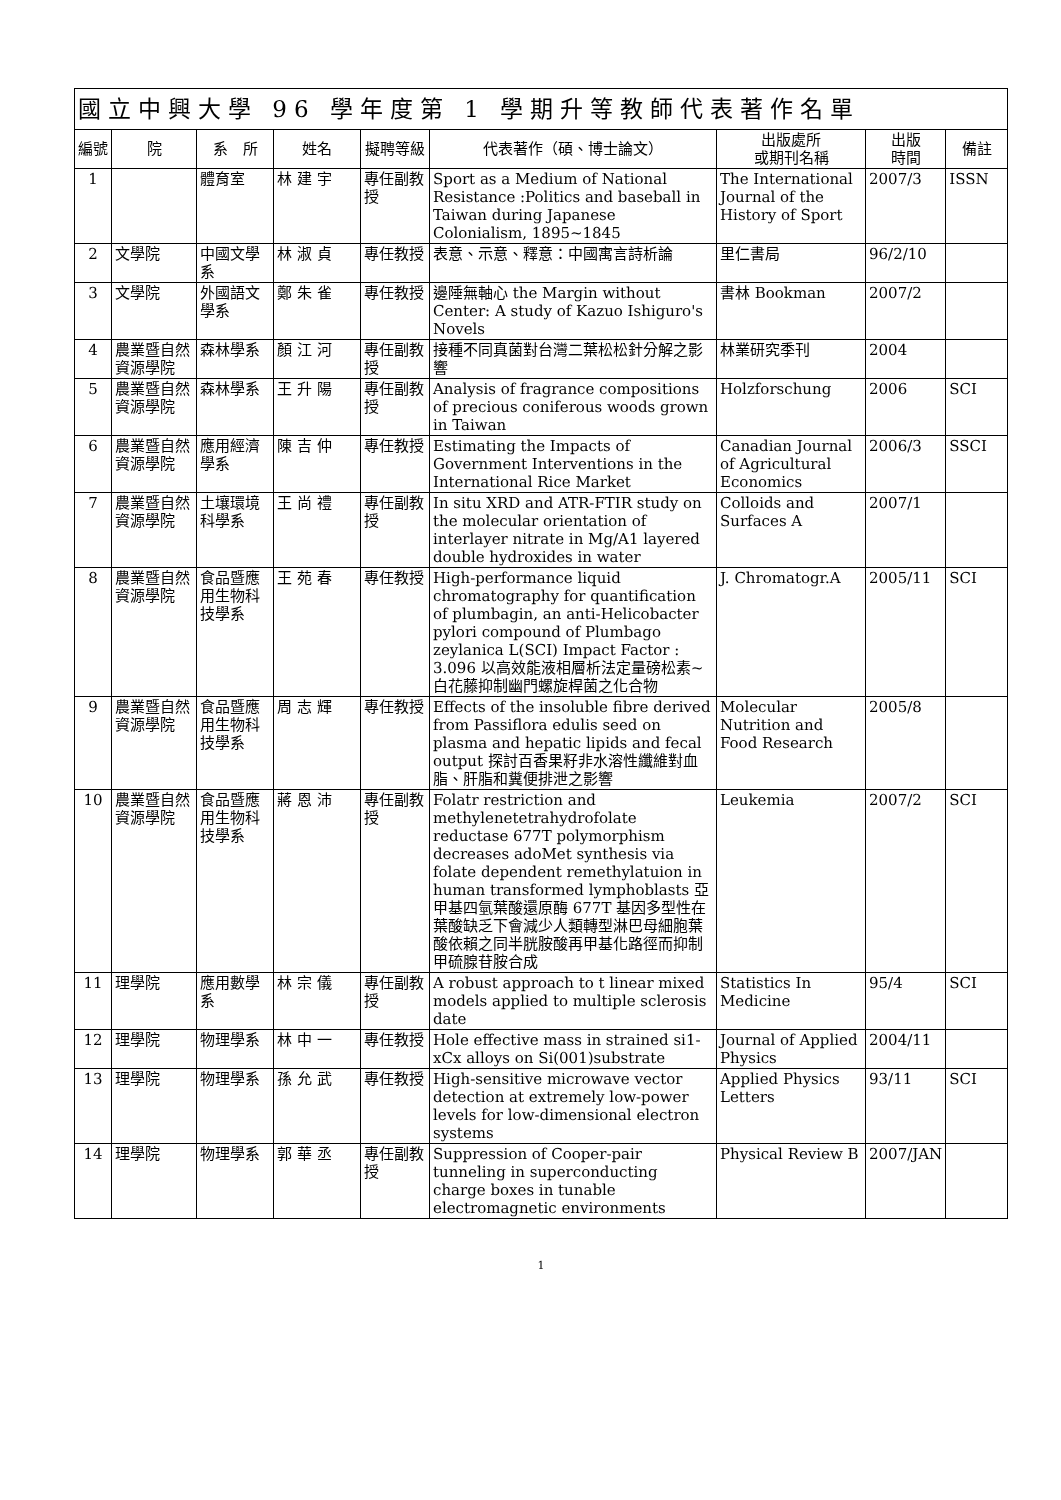| 國立中興大學 96 學年度第 1 學期升等教師代表著作名單 | | | | | | | | |
| --- | --- | --- | --- | --- | --- | --- | --- | --- |
| 編號 | 院 | 系 所 | 姓名 | 擬聘等級 | 代表著作（碩、博士論文） | 出版處所 或期刊名稱 | 出版 時間 | 備註 |
| 1 | | 體育室 | 林 建 宇 | 專任副教授 | Sport as a Medium of National Resistance :Politics and baseball in Taiwan during Japanese Colonialism, 1895~1845 | The International Journal of the History of Sport | 2007/3 | ISSN |
| 2 | 文學院 | 中國文學系 | 林 淑 貞 | 專任教授 | 表意、示意、釋意：中國寓言詩析論 | 里仁書局 | 96/2/10 | |
| 3 | 文學院 | 外國語文學系 | 鄭 朱 雀 | 專任教授 | 邊陲無軸心 the Margin without Center: A study of Kazuo Ishiguro's Novels | 書林 Bookman | 2007/2 | |
| 4 | 農業暨自然資源學院 | 森林學系 | 顏 江 河 | 專任副教授 | 接種不同真菌對台灣二葉松松針分解之影響 | 林業研究季刊 | 2004 | |
| 5 | 農業暨自然資源學院 | 森林學系 | 王 升 陽 | 專任副教授 | Analysis of fragrance compositions of precious coniferous woods grown in Taiwan | Holzforschung | 2006 | SCI |
| 6 | 農業暨自然資源學院 | 應用經濟學系 | 陳 吉 仲 | 專任教授 | Estimating the Impacts of Government Interventions in the International Rice Market | Canadian Journal of Agricultural Economics | 2006/3 | SSCI |
| 7 | 農業暨自然資源學院 | 土壤環境科學系 | 王 尚 禮 | 專任副教授 | In situ XRD and ATR-FTIR study on the molecular orientation of interlayer nitrate in Mg/A1 layered double hydroxides in water | Colloids and Surfaces A | 2007/1 | |
| 8 | 農業暨自然資源學院 | 食品暨應用生物科技學系 | 王 苑 春 | 專任教授 | High-performance liquid chromatography for quantification of plumbagin, an anti-Helicobacter pylori compound of Plumbago zeylanica L(SCI) Impact Factor : 3.096 以高效能液相層析法定量磅松素~白花藤抑制幽門螺旋桿菌之化合物 | J. Chromatogr.A | 2005/11 | SCI |
| 9 | 農業暨自然資源學院 | 食品暨應用生物科技學系 | 周 志 輝 | 專任教授 | Effects of the insoluble fibre derived from Passiflora edulis seed on plasma and hepatic lipids and fecal output 探討百香果籽非水溶性纖維對血脂、肝脂和糞便排泄之影響 | Molecular Nutrition and Food Research | 2005/8 | |
| 10 | 農業暨自然資源學院 | 食品暨應用生物科技學系 | 蔣 恩 沛 | 專任副教授 | Folatr restriction and methylenetetrahydrofolate reductase 677T polymorphism decreases adoMet synthesis via folate dependent remethylatuion in human transformed lymphoblasts 亞甲基四氫葉酸還原酶 677T 基因多型性在葉酸缺乏下會減少人類轉型淋巴母細胞葉酸依賴之同半胱胺酸再甲基化路徑而抑制甲硫腺苷胺合成 | Leukemia | 2007/2 | SCI |
| 11 | 理學院 | 應用數學系 | 林 宗 儀 | 專任副教授 | A robust approach to t linear mixed models applied to multiple sclerosis date | Statistics In Medicine | 95/4 | SCI |
| 12 | 理學院 | 物理學系 | 林 中 一 | 專任教授 | Hole effective mass in strained si1-xCx alloys on Si(001)substrate | Journal of Applied Physics | 2004/11 | |
| 13 | 理學院 | 物理學系 | 孫 允 武 | 專任教授 | High-sensitive microwave vector detection at extremely low-power levels for low-dimensional electron systems | Applied Physics Letters | 93/11 | SCI |
| 14 | 理學院 | 物理學系 | 郭 華 丞 | 專任副教授 | Suppression of Cooper-pair tunneling in superconducting charge boxes in tunable electromagnetic environments | Physical Review B | 2007/JAN | |
1